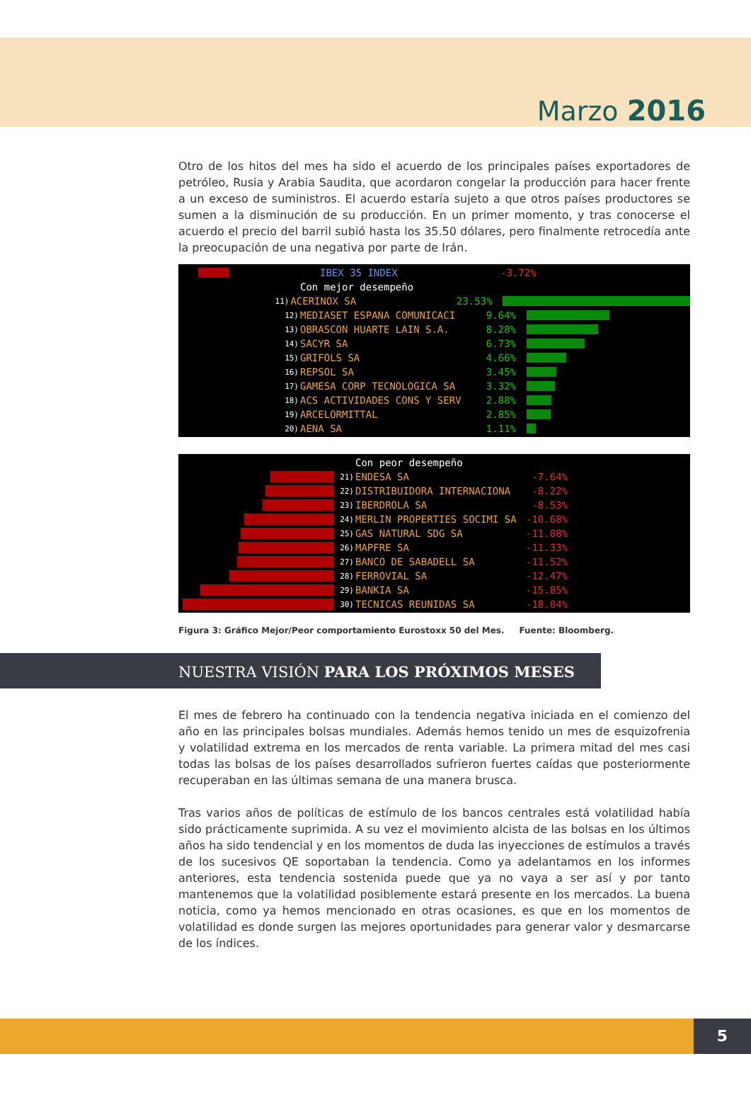Marzo 2016
Otro de los hitos del mes ha sido el acuerdo de los principales países exportadores de petróleo, Rusia y Arabia Saudita, que acordaron congelar la producción para hacer frente a un exceso de suministros. El acuerdo estaría sujeto a que otros países productores se sumen a la disminución de su producción. En un primer momento, y tras conocerse el acuerdo el precio del barril subió hasta los 35.50 dólares, pero finalmente retrocedía ante la preocupación de una negativa por parte de Irán.
IBEX 35 INDEX -3.72%
Con mejor desempeño
11) ACERINOX SA 23.53%
12) MEDIASET ESPANA COMUNICACI 9.64%
13) OBRASCON HUARTE LAIN S.A. 8.28%
14) SACYR SA 6.73%
15) GRIFOLS SA 4.66%
16) REPSOL SA 3.45%
17) GAMESA CORP TECNOLOGICA SA 3.32%
18) ACS ACTIVIDADES CONS Y SERV 2.88%
19) ARCELORMITTAL 2.85%
20) AENA SA 1.11%
Con peor desempeño
21) ENDESA SA -7.64%
22) DISTRIBUIDORA INTERNACIONA -8.22%
23) IBERDROLA SA -8.53%
24) MERLIN PROPERTIES SOCIMI SA -10.68%
25) GAS NATURAL SDG SA -11.08%
26) MAPFRE SA -11.33%
27) BANCO DE SABADELL SA -11.52%
28) FERROVIAL SA -12.47%
29) BANKIA SA -15.85%
30) TECNICAS REUNIDAS SA -18.04%
Figura 3: Gráfico Mejor/Peor comportamiento Eurostoxx 50 del Mes. Fuente: Bloomberg.
NUESTRA VISIÓN PARA LOS PRÓXIMOS MESES
El mes de febrero ha continuado con la tendencia negativa iniciada en el comienzo del año en las principales bolsas mundiales. Además hemos tenido un mes de esquizofrenia y volatilidad extrema en los mercados de renta variable. La primera mitad del mes casi todas las bolsas de los países desarrollados sufrieron fuertes caídas que posteriormente recuperaban en las últimas semana de una manera brusca.
Tras varios años de políticas de estímulo de los bancos centrales está volatilidad había sido prácticamente suprimida. A su vez el movimiento alcista de las bolsas en los últimos años ha sido tendencial y en los momentos de duda las inyecciones de estímulos a través de los sucesivos QE soportaban la tendencia. Como ya adelantamos en los informes anteriores, esta tendencia sostenida puede que ya no vaya a ser así y por tanto mantenemos que la volatilidad posiblemente estará presente en los mercados. La buena noticia, como ya hemos mencionado en otras ocasiones, es que en los momentos de volatilidad es donde surgen las mejores oportunidades para generar valor y desmarcarse de los índices.
5